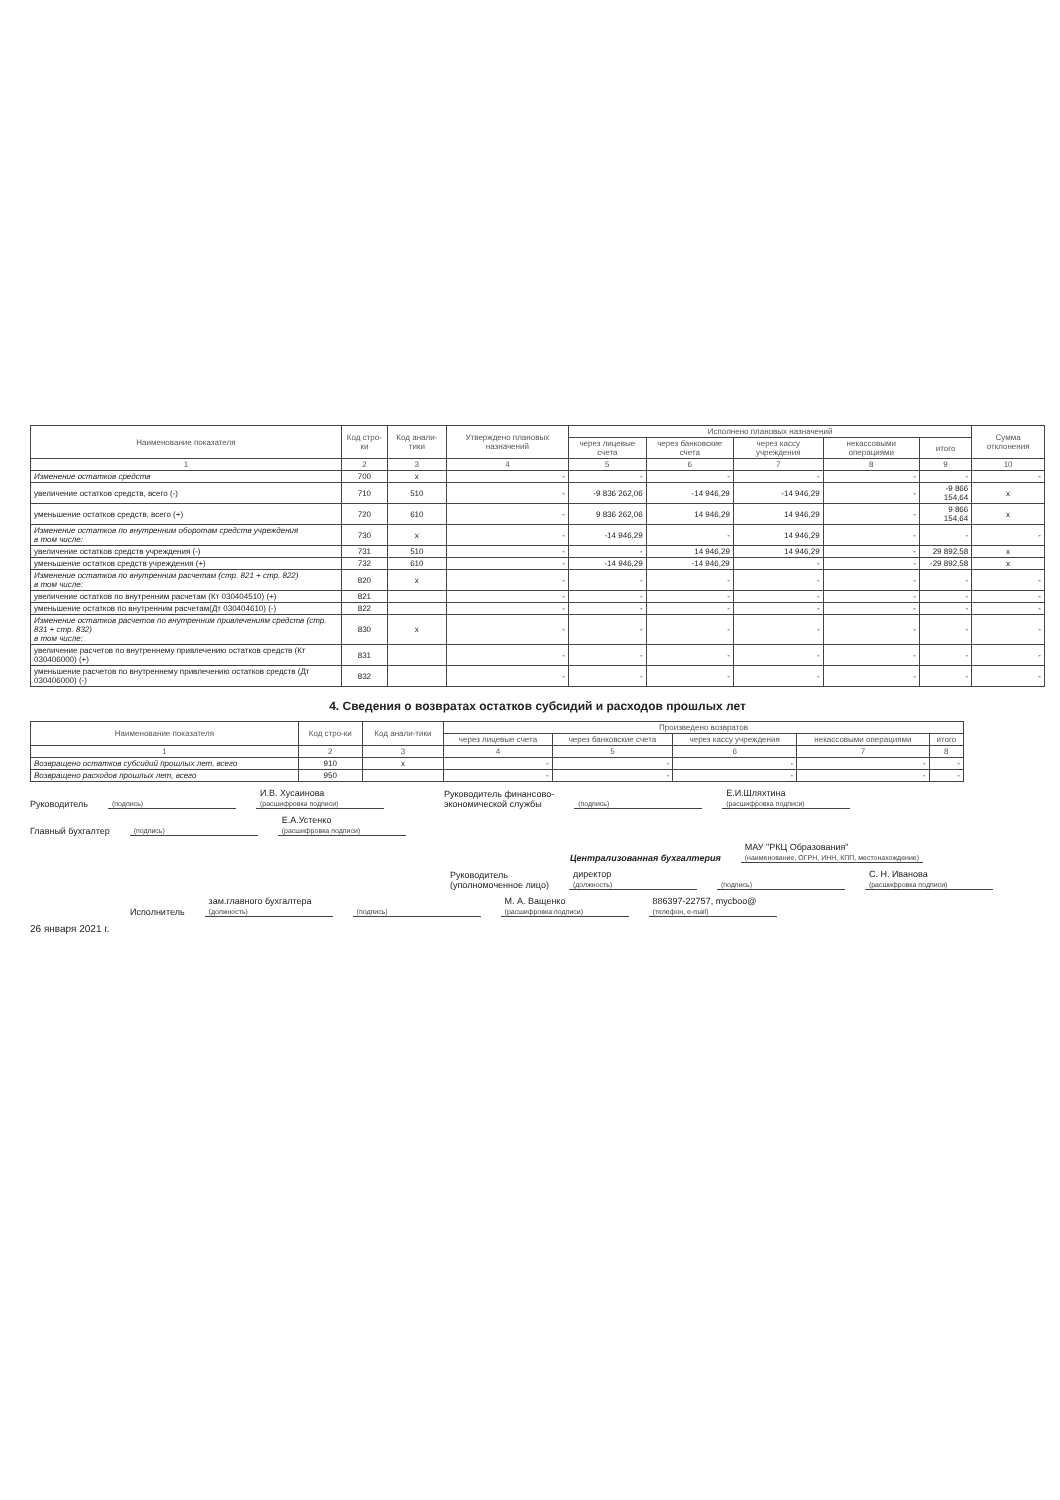| Наименование показателя | Код стро-ки | Код анали-тики | Утверждено плановых назначений | Исполнено плановых назначений | | | | | Сумма отклонения |
| --- | --- | --- | --- | --- | --- | --- | --- | --- | --- |
| | | | | через лицевые счета | через банковские счета | через кассу учреждения | некассовыми операциями | итого | |
| 1 | 2 | 3 | 4 | 5 | 6 | 7 | 8 | 9 | 10 |
| Изменение остатков средств | 700 | x | - | - | - | - | - | - | - |
| увеличение остатков средств, всего (-) | 710 | 510 | - | -9 836 262,06 | -14 946,29 | -14 946,29 | - | -9 866 154,64 | x |
| уменьшение остатков средств, всего (+) | 720 | 610 | - | 9 836 262,06 | 14 946,29 | 14 946,29 | - | 9 866 154,64 | x |
| Изменение остатков по внутренним оборотам средств учреждения в том числе: | 730 | x | - | -14 946,29 | - | 14 946,29 | - | - | - |
| увеличение остатков средств учреждения (-) | 731 | 510 | - | - | 14 946,29 | 14 946,29 | - | 29 892,58 | x |
| уменьшение остатков средств учреждения (+) | 732 | 610 | - | -14 946,29 | -14 946,29 | - | - | -29 892,58 | x |
| Изменение остатков по внутренним расчетам (стр. 821 + стр. 822) в том числе: | 820 | x | - | - | - | - | - | - | - |
| увеличение остатков по внутренним расчетам (Кт 030404510) (+) | 821 | | - | - | - | - | - | - | - |
| уменьшение остатков по внутренним расчетам(Дт 030404610) (-) | 822 | | - | - | - | - | - | - | - |
| Изменение остатков расчетов по внутренним привлечениям средств (стр. 831 + стр. 832) в том числе: | 830 | x | - | - | - | - | - | - | - |
| увеличение расчетов по внутреннему привлечению остатков средств (Кт 030406000) (+) | 831 | | - | - | - | - | - | - | - |
| уменьшение расчетов по внутреннему привлечению остатков средств (Дт 030406000) (-) | 832 | | - | - | - | - | - | - | - |
4. Сведения о возвратах остатков субсидий и расходов прошлых лет
| Наименование показателя | Код стро-ки | Код анали-тики | Произведено возвратов | | | | |
| --- | --- | --- | --- | --- | --- | --- | --- |
| | | | через лицевые счета | через банковские счета | через кассу учреждения | некассовыми операциями | итого |
| 1 | 2 | 3 | 4 | 5 | 6 | 7 | 8 |
| Возвращено остатков субсидий прошлых лет, всего | 910 | x | - | - | - | - | - |
| Возвращено расходов прошлых лет, всего | 950 | | - | - | - | - | - |
Руководитель
(подпись) И.В. Хусаинова
(расшифровка подписи) Руководитель финансово-
экономической службы
(подпись) Е.И.Шляхтина
(расшифровка подписи)
Главный бухгалтер
(подпись) Е.А.Устенко
(расшифровка подписи)
Централизованная бухгалтерия МАУ "РКЦ Образования"
(наименование, ОГРН, ИНН, КПП, местонахождение)
Руководитель
(уполномоченное лицо) директор
(должность)
(подпись) С. Н. Иванова
(расшифровка подписи)
Исполнитель зам.главного бухгалтера
(должность)
(подпись) М. А. Ващенко
(расшифровка подписи) 886397-22757, mycboo@
(телефон, e-mail)
26 января 2021 г.